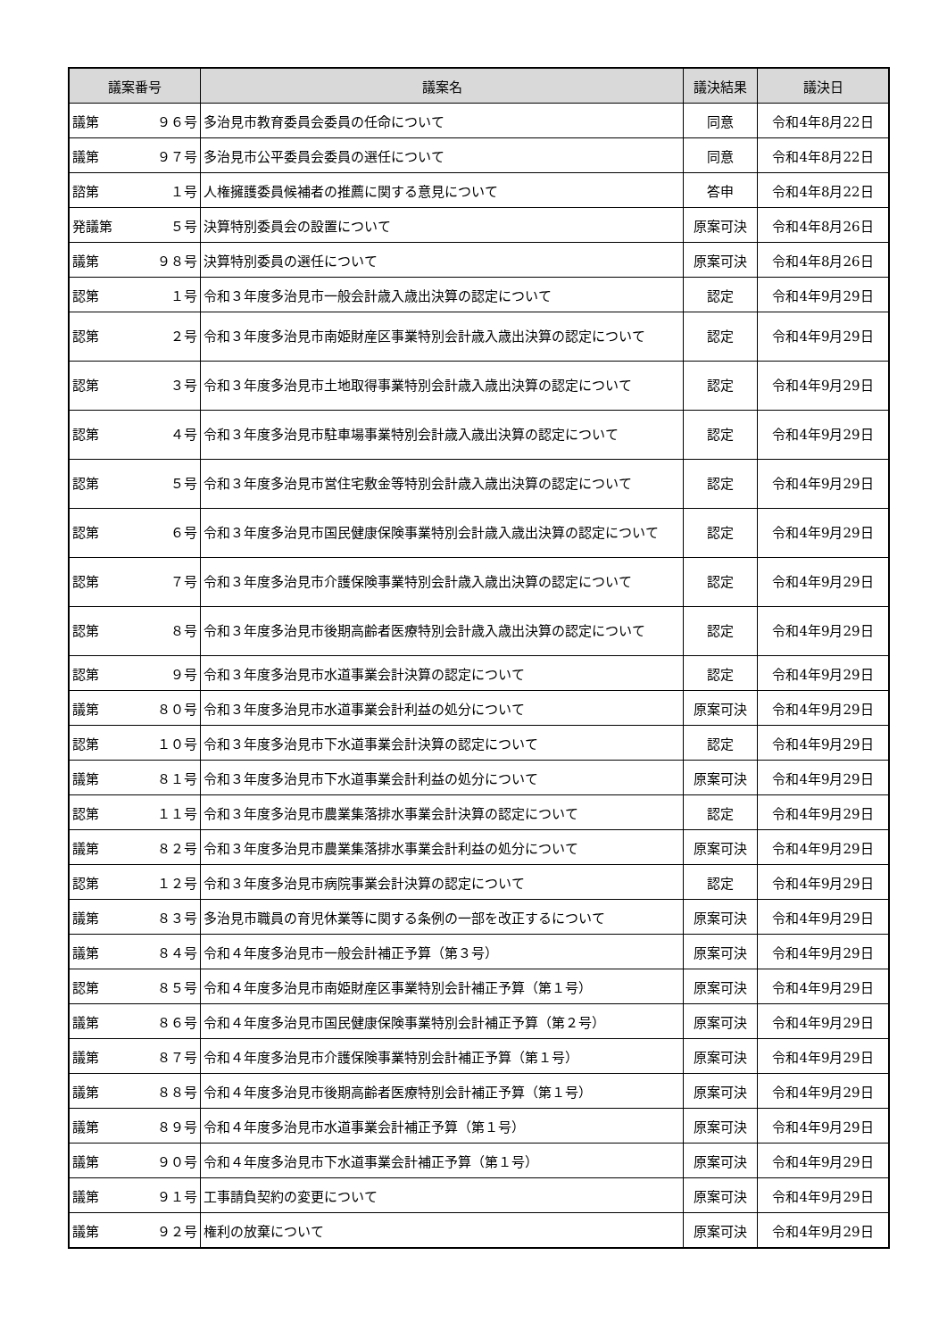| 議案番号 | 議案名 | 議決結果 | 議決日 |
| --- | --- | --- | --- |
| 議第 ９６号 | 多治見市教育委員会委員の任命について | 同意 | 令和4年8月22日 |
| 議第 ９７号 | 多治見市公平委員会委員の選任について | 同意 | 令和4年8月22日 |
| 諮第 １号 | 人権擁護委員候補者の推薦に関する意見について | 答申 | 令和4年8月22日 |
| 発議第 ５号 | 決算特別委員会の設置について | 原案可決 | 令和4年8月26日 |
| 議第 ９８号 | 決算特別委員の選任について | 原案可決 | 令和4年8月26日 |
| 認第 １号 | 令和３年度多治見市一般会計歳入歳出決算の認定について | 認定 | 令和4年9月29日 |
| 認第 ２号 | 令和３年度多治見市南姫財産区事業特別会計歳入歳出決算の認定について | 認定 | 令和4年9月29日 |
| 認第 ３号 | 令和３年度多治見市土地取得事業特別会計歳入歳出決算の認定について | 認定 | 令和4年9月29日 |
| 認第 ４号 | 令和３年度多治見市駐車場事業特別会計歳入歳出決算の認定について | 認定 | 令和4年9月29日 |
| 認第 ５号 | 令和３年度多治見市営住宅敷金等特別会計歳入歳出決算の認定について | 認定 | 令和4年9月29日 |
| 認第 ６号 | 令和３年度多治見市国民健康保険事業特別会計歳入歳出決算の認定について | 認定 | 令和4年9月29日 |
| 認第 ７号 | 令和３年度多治見市介護保険事業特別会計歳入歳出決算の認定について | 認定 | 令和4年9月29日 |
| 認第 ８号 | 令和３年度多治見市後期高齢者医療特別会計歳入歳出決算の認定について | 認定 | 令和4年9月29日 |
| 認第 ９号 | 令和３年度多治見市水道事業会計決算の認定について | 認定 | 令和4年9月29日 |
| 議第 ８０号 | 令和３年度多治見市水道事業会計利益の処分について | 原案可決 | 令和4年9月29日 |
| 認第 １０号 | 令和３年度多治見市下水道事業会計決算の認定について | 認定 | 令和4年9月29日 |
| 議第 ８１号 | 令和３年度多治見市下水道事業会計利益の処分について | 原案可決 | 令和4年9月29日 |
| 認第 １１号 | 令和３年度多治見市農業集落排水事業会計決算の認定について | 認定 | 令和4年9月29日 |
| 議第 ８２号 | 令和３年度多治見市農業集落排水事業会計利益の処分について | 原案可決 | 令和4年9月29日 |
| 認第 １２号 | 令和３年度多治見市病院事業会計決算の認定について | 認定 | 令和4年9月29日 |
| 議第 ８３号 | 多治見市職員の育児休業等に関する条例の一部を改正するについて | 原案可決 | 令和4年9月29日 |
| 議第 ８４号 | 令和４年度多治見市一般会計補正予算（第３号） | 原案可決 | 令和4年9月29日 |
| 認第 ８５号 | 令和４年度多治見市南姫財産区事業特別会計補正予算（第１号） | 原案可決 | 令和4年9月29日 |
| 議第 ８６号 | 令和４年度多治見市国民健康保険事業特別会計補正予算（第２号） | 原案可決 | 令和4年9月29日 |
| 議第 ８７号 | 令和４年度多治見市介護保険事業特別会計補正予算（第１号） | 原案可決 | 令和4年9月29日 |
| 議第 ８８号 | 令和４年度多治見市後期高齢者医療特別会計補正予算（第１号） | 原案可決 | 令和4年9月29日 |
| 議第 ８９号 | 令和４年度多治見市水道事業会計補正予算（第１号） | 原案可決 | 令和4年9月29日 |
| 議第 ９０号 | 令和４年度多治見市下水道事業会計補正予算（第１号） | 原案可決 | 令和4年9月29日 |
| 議第 ９１号 | 工事請負契約の変更について | 原案可決 | 令和4年9月29日 |
| 議第 ９２号 | 権利の放棄について | 原案可決 | 令和4年9月29日 |